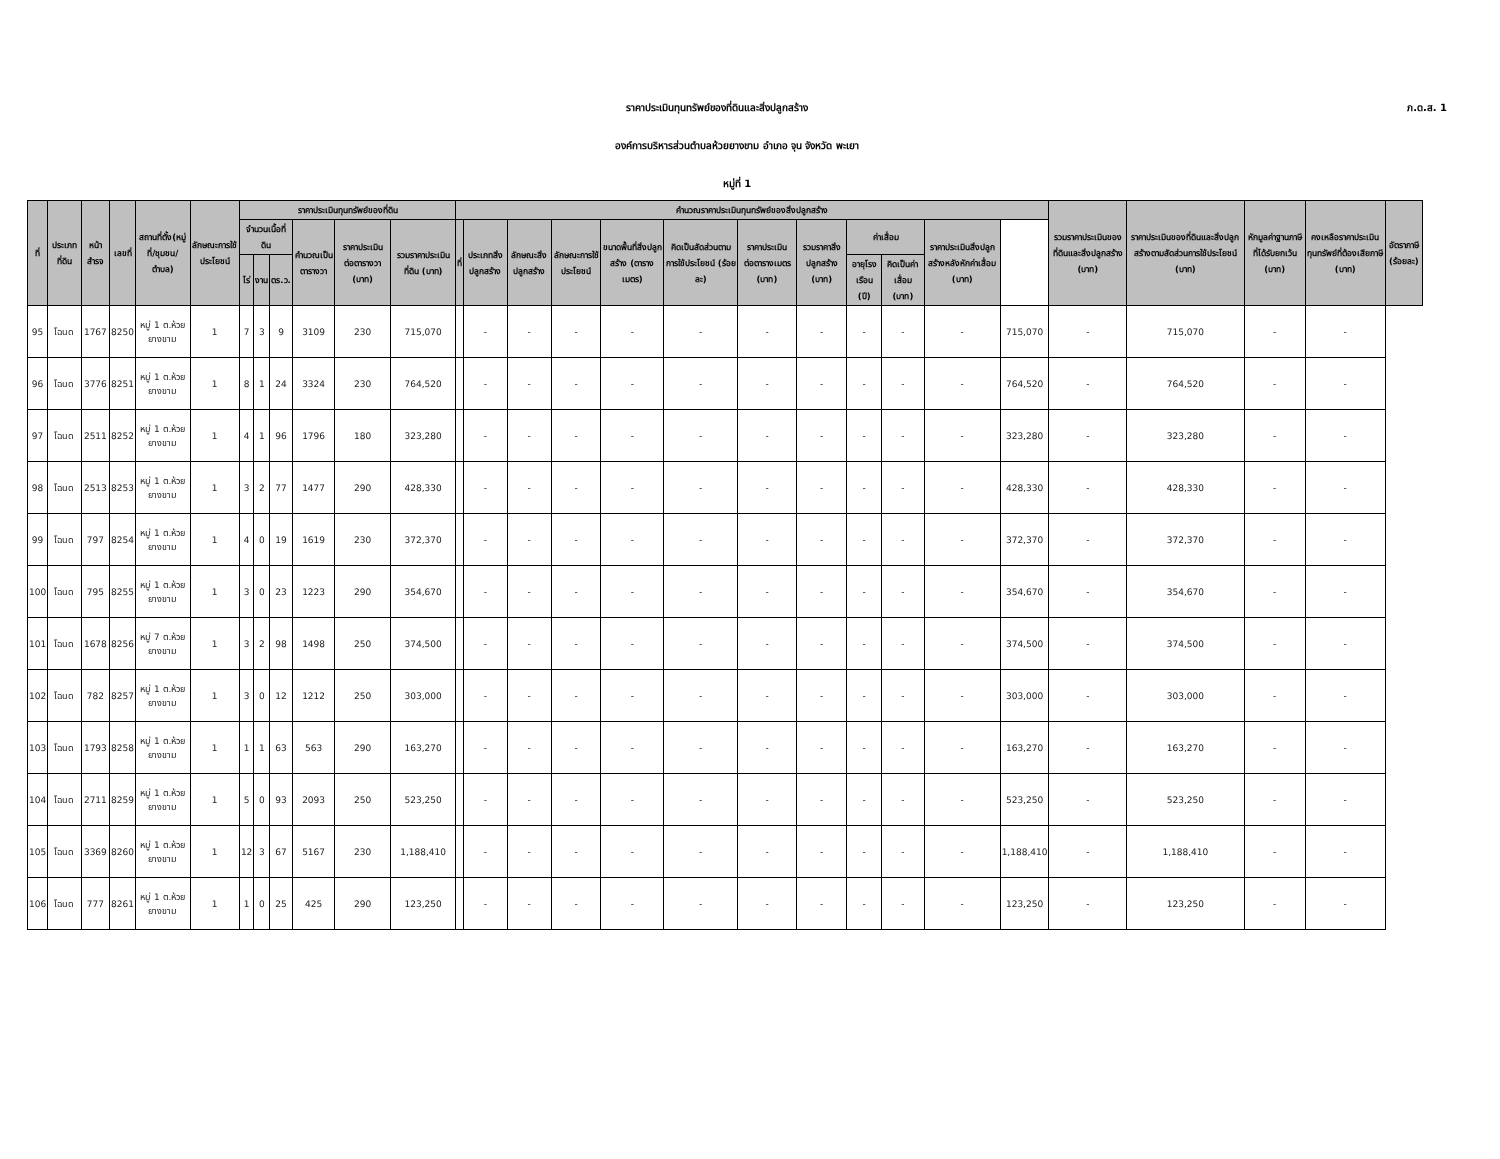ภ.ด.ส. 1
ราคาประเมินทุนทรัพย์ของที่ดินและสิ่งปลูกสร้าง
องค์การบริหารส่วนตำบลห้วยยางขาม อำเภอ จุน จังหวัด พะเยา
หมู่ที่ 1
| ที่ | ประเภทที่ดิน | หน้าสำรจ | เลขที่ | สถานที่ตั้ง(หมู่ที่/ชุมชน/ตำบล) | ลักษณะการใช้ประโยชน์ | ราคาประเมินทุนทรัพย์ของที่ดิน | | | | | | คำนวณราคาประเมินทุนทรัพย์ของสิ่งปลูกสร้าง | | | | | | | | | | | | รวมราคาประเมินของที่ดินและสิ่งปลูกสร้าง (บาท) | ราคาประเมินของที่ดินและสิ่งปลูกสร้างตามสัดส่วนการใช้ประโยชน์ (บาท) | หักมูลค่าฐานภาษีที่ได้รับยกเว้น (บาท) | คงเหลือราคาประเมินทุนทรัพย์ที่ต้องเสียภาษี (บาท) | อัตราภาษี (ร้อยละ) |
| --- | --- | --- | --- | --- | --- | --- | --- | --- | --- | --- | --- | --- | --- | --- | --- | --- | --- | --- | --- | --- | --- | --- | --- | --- | --- | --- | --- | --- |
| | | | | | | จำนวนเนื้อที่ดิน | | | คำนวณเป็นตารางวา | ราคาประเมินต่อตารางวา (บาท) | รวมราคาประเมินที่ดิน (บาท) | ที่ | ประเภทสิ่งปลูกสร้าง | ลักษณะสิ่งปลูกสร้าง | ลักษณะการใช้ประโยชน์ | ขนาดพื้นที่สิ่งปลูกสร้าง (ตารางเมตร) | คิดเป็นสัดส่วนตามการใช้ประโยชน์ (ร้อยละ) | ราคาประเมินต่อตารางเมตร (บาท) | รวมราคาสิ่งปลูกสร้าง (บาท) | ค่าเสื่อม | | ราคาประเมินสิ่งปลูกสร้างหลังหักค่าเสื่อม (บาท) | | | | | | |
| | | | | | | ไร่ | งาน | ตร.ว. | | | | | | | | | | | | อายุโรงเรือน (ปี) | คิดเป็นค่าเสื่อม (บาท) | | | | | | | |
| 95 | โฉนด | 1767 | 8250 | หมู่ 1 ต.ห้วยยางขาม | 1 | 7 | 3 | 9 | 3109 | 230 | 715,070 | | - | - | - | - | - | - | - | - | - | - | 715,070 | - | 715,070 | - | - | |
| 96 | โฉนด | 3776 | 8251 | หมู่ 1 ต.ห้วยยางขาม | 1 | 8 | 1 | 24 | 3324 | 230 | 764,520 | | - | - | - | - | - | - | - | - | - | - | 764,520 | - | 764,520 | - | - | |
| 97 | โฉนด | 2511 | 8252 | หมู่ 1 ต.ห้วยยางขาม | 1 | 4 | 1 | 96 | 1796 | 180 | 323,280 | | - | - | - | - | - | - | - | - | - | - | 323,280 | - | 323,280 | - | - | |
| 98 | โฉนด | 2513 | 8253 | หมู่ 1 ต.ห้วยยางขาม | 1 | 3 | 2 | 77 | 1477 | 290 | 428,330 | | - | - | - | - | - | - | - | - | - | - | 428,330 | - | 428,330 | - | - | |
| 99 | โฉนด | 797 | 8254 | หมู่ 1 ต.ห้วยยางขาม | 1 | 4 | 0 | 19 | 1619 | 230 | 372,370 | | - | - | - | - | - | - | - | - | - | - | 372,370 | - | 372,370 | - | - | |
| 100 | โฉนด | 795 | 8255 | หมู่ 1 ต.ห้วยยางขาม | 1 | 3 | 0 | 23 | 1223 | 290 | 354,670 | | - | - | - | - | - | - | - | - | - | - | 354,670 | - | 354,670 | - | - | |
| 101 | โฉนด | 1678 | 8256 | หมู่ 7 ต.ห้วยยางขาม | 1 | 3 | 2 | 98 | 1498 | 250 | 374,500 | | - | - | - | - | - | - | - | - | - | - | 374,500 | - | 374,500 | - | - | |
| 102 | โฉนด | 782 | 8257 | หมู่ 1 ต.ห้วยยางขาม | 1 | 3 | 0 | 12 | 1212 | 250 | 303,000 | | - | - | - | - | - | - | - | - | - | - | 303,000 | - | 303,000 | - | - | |
| 103 | โฉนด | 1793 | 8258 | หมู่ 1 ต.ห้วยยางขาม | 1 | 1 | 1 | 63 | 563 | 290 | 163,270 | | - | - | - | - | - | - | - | - | - | - | 163,270 | - | 163,270 | - | - | |
| 104 | โฉนด | 2711 | 8259 | หมู่ 1 ต.ห้วยยางขาม | 1 | 5 | 0 | 93 | 2093 | 250 | 523,250 | | - | - | - | - | - | - | - | - | - | - | 523,250 | - | 523,250 | - | - | |
| 105 | โฉนด | 3369 | 8260 | หมู่ 1 ต.ห้วยยางขาม | 1 | 12 | 3 | 67 | 5167 | 230 | 1,188,410 | | - | - | - | - | - | - | - | - | - | - | 1,188,410 | - | 1,188,410 | - | - | |
| 106 | โฉนด | 777 | 8261 | หมู่ 1 ต.ห้วยยางขาม | 1 | 1 | 0 | 25 | 425 | 290 | 123,250 | | - | - | - | - | - | - | - | - | - | - | 123,250 | - | 123,250 | - | - | |